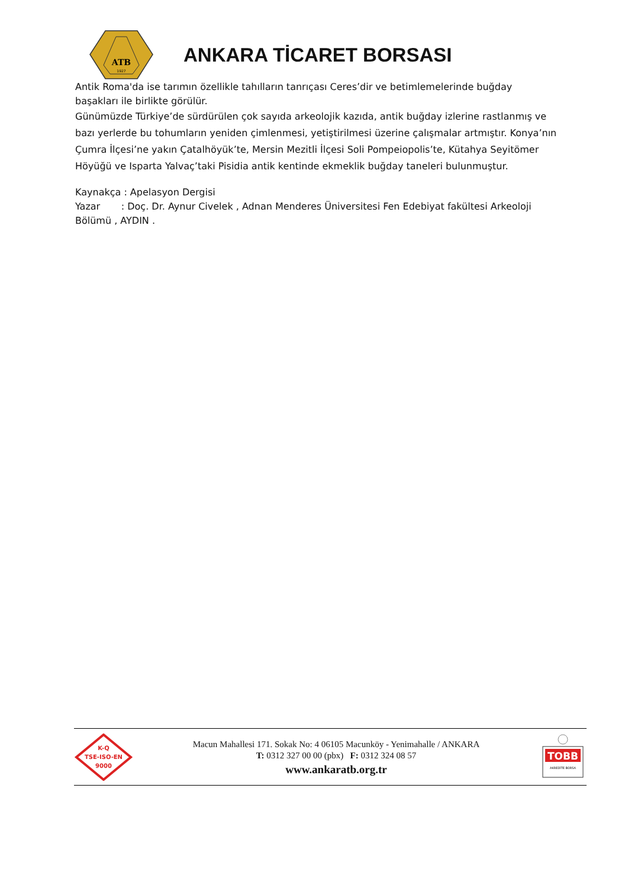ATB
1927
ANKARA TİCARET BORSASI
Antik Roma'da ise tarımın özellikle tahılların tanrıçası Ceres’dir ve betimlemelerinde buğday başakları ile birlikte görülür.
Günümüzde Türkiye’de sürdürülen çok sayıda arkeolojik kazıda, antik buğday izlerine rastlanmış ve bazı yerlerde bu tohumların yeniden çimlenmesi, yetiştirilmesi üzerine çalışmalar artmıştır. Konya’nın Çumra İlçesi’ne yakın Çatalhöyük’te, Mersin Mezitli İlçesi Soli Pompeiopolis’te, Kütahya Seyitömer Höyüğü ve Isparta Yalvaç’taki Pisidia antik kentinde ekmeklik buğday taneleri bulunmuştur.
Kaynakça : Apelasyon Dergisi
Yazar : Doç. Dr. Aynur Civelek , Adnan Menderes Üniversitesi Fen Edebiyat fakültesi Arkeoloji Bölümü , AYDIN .
K-Q
TSE-ISO-EN
9000
Macun Mahallesi 171. Sokak No: 4 06105 Macunköy - Yenimahalle / ANKARA
T: 0312 327 00 00 (pbx) F: 0312 324 08 57
www.ankaratb.org.tr
TOBB
AKREDİTE BORSA